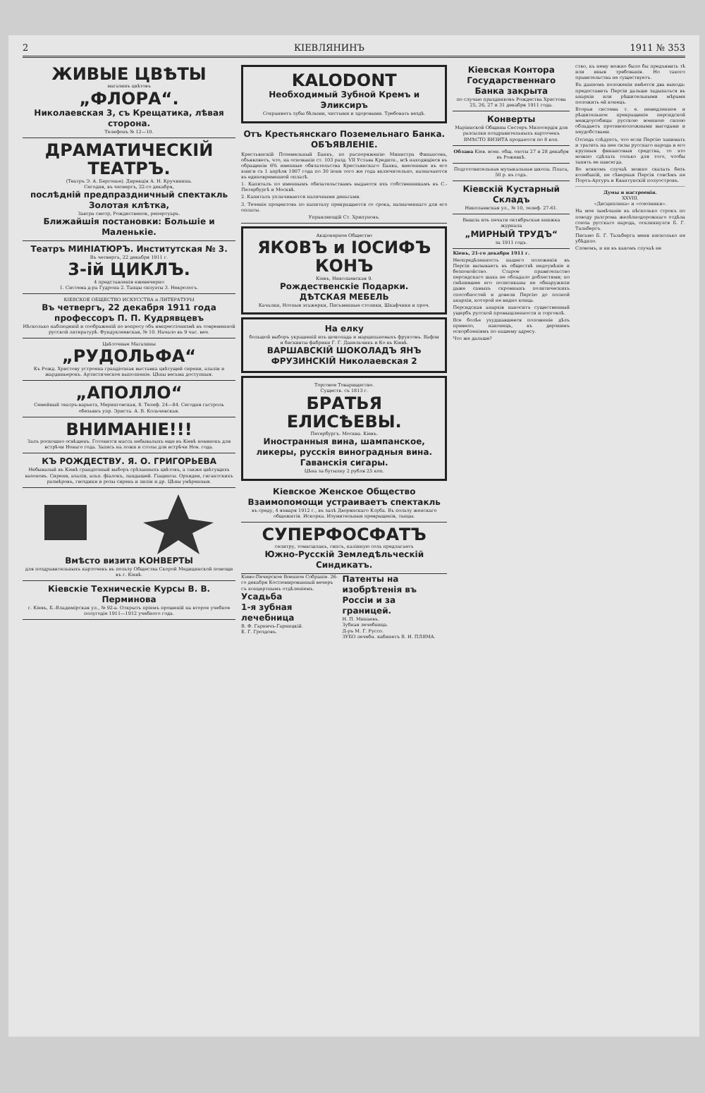2 КІЕВЛЯНИНЪ 1911 № 353
ЖИВЫЕ ЦВѢТЫ
магазинъ цвѣтовъ
„ФЛОРА“.
Николаевская 3, съ Крещатика, лѣвая сторона.
Телефонъ № 12—10.
ДРАМАТИЧЕСКІЙ ТЕАТРЪ.
(Театръ Э. А. Бергонье). Дирекція А. Н. Кручинина.
Сегодня, въ четвергъ, 22-го декабря,
послѣдній предпраздничный спектакль
Золотая клѣтка,
Завтра смотр, Рождественок, репертуаръ.
Ближайшія постановки: Большіе и Маленькіе.
Театръ МИНІАТЮРЪ. Институтская № 3.
Въ четвергъ, 22 декабря 1911 г.
3-ій ЦИКЛЪ.
4 представленія ежевечерно
1. Система д-ра Гудрона 2. Танцы силуэты 3. Некрологъ.
КІЕВСКОЕ ОБЩЕСТВО ИСКУССТВА и ЛИТЕРАТУРЫ
Въ четвергъ, 22 декабря 1911 года профессоръ П. П. Кудрявцевъ
Нѣсколько наблюденій и соображеній по вопросу объ импрессіонизмѣ въ современной русской литературѣ. Фундуклеевская, № 10. Начало въ 9 час. веч.
Цвѣточные Магазины
„РУДОЛЬФА“
Къ Рожд. Христову устроена грандіозная выставка цвѣтущей сирени, азаліи и жардиньерокъ. Артистическое выполненіе. Цѣны весьма доступныя.
„АПОЛЛО“
Семейный театръ-варьетэ, Меринговская, 8. Телеф. 24—84. Сегодня гастроль обезьянъ упр. Эриста. А. В. Кольчевская.
ВНИМАНІЕ!!!
Залъ роскошно освѣщенъ. Готовится масса небывалыхъ еще въ Кіевѣ новинокъ для встрѣчи Новаго года. Запись на ложи и столы для встрѣчи Нов. года.
КЪ РОЖДЕСТВУ. Я. О. ГРИГОРЬЕВА
Небывалый въ Кіевѣ грандіозный выборъ срѣзанныхъ цвѣтовъ, а также цвѣтущихъ вазоновъ. Сирени, азаліи, альп. фіалокъ, ландышей. Гіацинты. Орхидеи, гигантскихъ размѣровъ, гвоздики и розы сирень и лиліи и др. Цѣны умѣренныя.
Вмѣсто визита КОНВЕРТЫ
для поздравительныхъ карточекъ въ пользу Общества Скорой Медицинской помощи въ г. Кіевѣ.
Кіевскіе Техническіе Курсы В. В. Перминова
г. Кіевъ, Б.-Владимірская ул., № 92-а. Открытъ пріемъ прошеній на второе учебное полугодіе 1911—1912 учебного года.
KALODONT
Необходимый Зубной Кремъ и Эликсиръ
Сохраняетъ зубы бѣлыми, чистыми и здоровыми. Требовать вездѣ.
Отъ Крестьянскаго Поземельнаго Банка. ОБЪЯВЛЕНІЕ.
Крестьянскій Поземельный Банкъ, по распоряженію Министра Финансовъ, объявляетъ, что, на основаніи ст. 103 разд. VII Устава Кредитн., всѣ находящіеся въ обращеніи 6% именные обязательства Крестьянскаго Банка, внесенные въ его книги съ 1 апрѣля 1907 года по 30 іюня того же года включительно, назначаются въ единовременной оплатѣ.
1. Капиталъ по именнымъ обязательствамъ выдается ихъ собственникамъ въ С.-Петербургѣ и Москвѣ.
2. Капиталъ уплачивается наличными деньгами.
3. Теченіе процентовъ по капиталу прекращается со срока, назначеннаго для его оплаты.
Управляющій Ст. Хрипуновъ.
Акціонерное Общество
ЯКОВЪ и ІОСИФЪ КОНЪ
Кіевъ, Николаевская 9.
Рождественскіе Подарки.
ДѢТСКАЯ МЕБЕЛЬ
Качалки, Нотныя этажерки, Письменные столики, Шкафчики и проч.
На елку
большой выборъ украшеній изъ шоколада и марципановыхъ фруктовъ. Вафли и бисквиты фабрики Г. Г. Данельчикъ и Ко въ Кіевѣ.
ВАРШАВСКІЙ ШОКОЛАДЪ ЯНЪ ФРУЗИНСКІЙ Николаевская 2
Торговое Товарищество.
Существ. съ 1813 г.
БРАТЬЯ ЕЛИСѢЕВЫ.
Петербургъ. Москва. Кіевъ.
Иностранныя вина, шампанское, ликеры, русскія виноградныя вина. Гаванскія сигары.
Цѣна за бутылку 2 рубля 25 коп.
Кіевское Женское Общество Взаимопомощи устраиваетъ спектакль
въ среду, 4 января 1912 г., въ залѣ Дворянскаго Клуба. Въ пользу женскаго общежитія. Искорка. Изумительныя превращенія, танцы.
СУПЕРФОСФАТЪ
селитру, томасшлакъ, гипсъ, каліиную соль предлагаетъ
Южно-Русскій Земледѣльческій Синдикатъ.
Кіево-Печерское Военное Собраніе. 26-го декабря Костюмированный вечеръ съ концертнымъ отдѣленіемъ.
Усадьба
1-я зубная лечебница
В. Ф. Гарничъ-Гарницкій.
Е. Г. Гроздовъ.
Патенты на изобрѣтенія въ Россіи и за границей.
Н. П. Минаевъ.
Зубная лечебница.
Д-ръ М. Г. Руссо.
ЗУБО лечебн. кабинетъ В. И. ПЛЯМА.
Кіевская Контора Государственнаго Банка закрыта
по случаю праздниковъ Рождества Христова 25, 26, 27 и 31 декабря 1911 года.
Конверты
Маріинской Общины Сестеръ Милосердія для разсылки поздравительныхъ карточекъ ВМѢСТО ВИЗИТА продаются по 8 коп.
Облава Кіев. всен. общ. охоты 27 и 28 декабря въ Рожевкѣ.
Подготовительная музыкальная школа. Плата, 50 р. въ годъ.
Кіевскій Кустарный Складъ
Николаевская ул., № 10, телеф. 27-61.
Вышла изъ печати октябрьская книжка журнала
„МИРНЫЙ ТРУДЪ“
за 1911 годъ.
Кіевъ, 21-го декабря 1911 г.
Неопредѣленность нашего положенія въ Персіи вызываетъ въ обществѣ недоумѣніе и безпокойство. Старое правительство персидскаго шаха не обладало доблестями; но смѣнившее его политиканы не обнаружили даже самыхъ скромныхъ политическихъ способностей и довели Персію до полной анархіи, которой не видно конца.
Персидская анархія наноситъ существенный ущербъ русской промышленности и торговлѣ.
Все болѣе ухудшавшееся положеніе дѣлъ привело, наконецъ, къ дерзкимъ оскорбленіямъ по нашему адресу.
Что же дальше?
ство, къ нему можно было бы предъявить тѣ или иныя требованія. Но такого правительства не существуетъ.
Въ данномъ положеніи имѣется два выхода: предоставить Персіи дальше задыхаться въ анархіи или рѣшительными мѣрами положить ей конецъ.
Вторая система т. е. немедленное и рѣшительное прекращеніе персидской междоусобицы русскою военною силою обладаетъ противоположными выгодами и неудобствами.
Отсюда слѣдуетъ, что если Персію занимать и тратить на нее силы русскаго народа и его крупныя финансовыя средства, то это можно сдѣлать только для того, чтобы занять ее навсегда.
Во всякомъ случаѣ можно сказать безъ колебаній, не сѣверная Персія совсѣмъ не Портъ-Артуръ и Квантунскій полуостровъ.
Думы и настроенія.
XXVIII.
«Дисциплина» и «союзники».
На мое замѣчаніе въ нѣсколько строкъ по поводу разгрома желѣзнодорожнаго отдѣла союза русскаго народа, откликнулся Б. Г. Тальбергъ.
Письмо Б. Г. Тальберга меня нисколько не убѣдило.
Словомъ, и ни въ какомъ случаѣ не